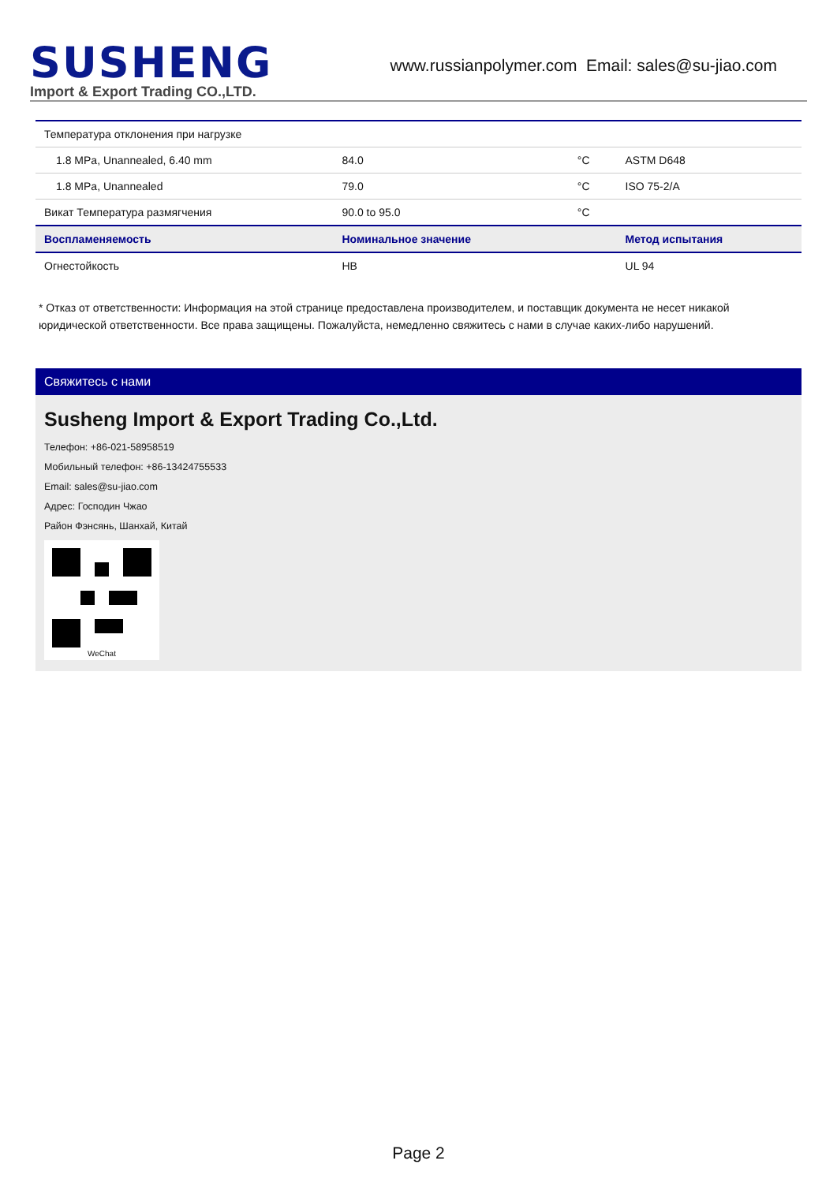SUSHENG
Import & Export Trading CO.,LTD.
www.russianpolymer.com Email: sales@su-jiao.com
| Температура отклонения при нагрузке | | | |
| 1.8 MPa, Unannealed, 6.40 mm | 84.0 | °C | ASTM D648 |
| 1.8 MPa, Unannealed | 79.0 | °C | ISO 75-2/A |
| Викат Температура размягчения | 90.0 to 95.0 | °C | |
| Воспламеняемость | Номинальное значение | | Метод испытания |
| Огнестойкость | HB | | UL 94 |
* Отказ от ответственности: Информация на этой странице предоставлена производителем, и поставщик документа не несет никакой юридической ответственности. Все права защищены. Пожалуйста, немедленно свяжитесь с нами в случае каких-либо нарушений.
Свяжитесь с нами
Susheng Import & Export Trading Co.,Ltd.
Телефон: +86-021-58958519
Мобильный телефон: +86-13424755533
Email: sales@su-jiao.com
Адрес: Господин Чжао
Район Фэнсянь, Шанхай, Китай
WeChat
Page 2